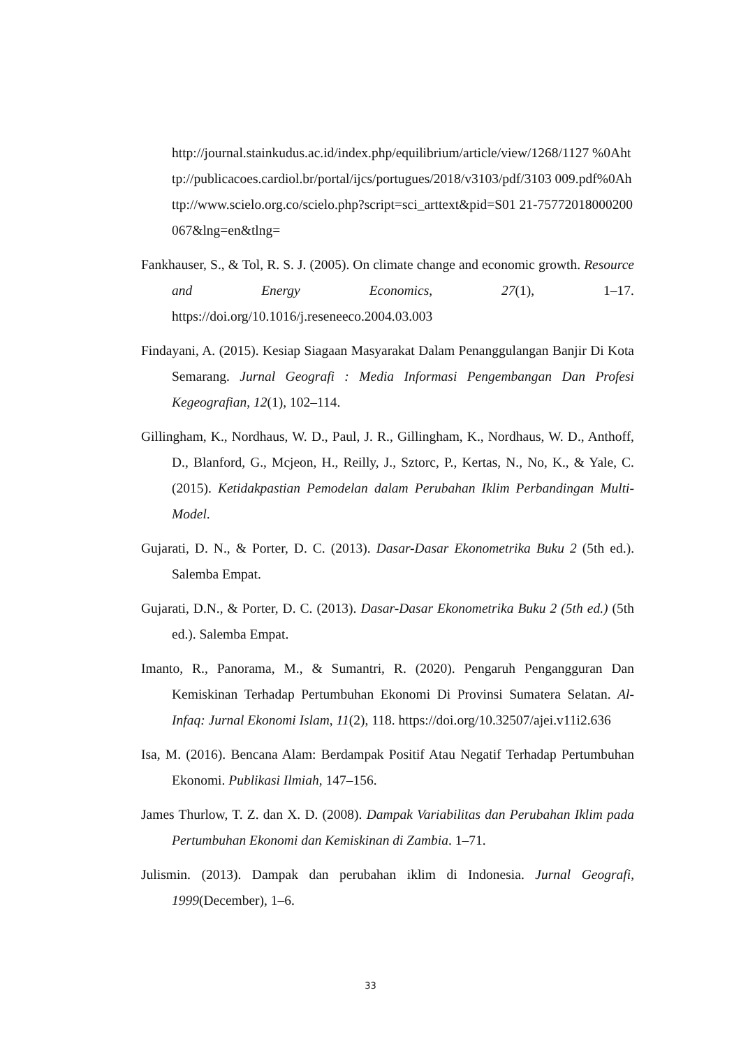http://journal.stainkudus.ac.id/index.php/equilibrium/article/view/1268/1127 %0Ahttp://publicacoes.cardiol.br/portal/ijcs/portugues/2018/v3103/pdf/3103 009.pdf%0Ahttp://www.scielo.org.co/scielo.php?script=sci_arttext&pid=S01 21-75772018000200067&lng=en&tlng=
Fankhauser, S., & Tol, R. S. J. (2005). On climate change and economic growth. Resource and Energy Economics, 27(1), 1–17. https://doi.org/10.1016/j.reseneeco.2004.03.003
Findayani, A. (2015). Kesiap Siagaan Masyarakat Dalam Penanggulangan Banjir Di Kota Semarang. Jurnal Geografi : Media Informasi Pengembangan Dan Profesi Kegeografian, 12(1), 102–114.
Gillingham, K., Nordhaus, W. D., Paul, J. R., Gillingham, K., Nordhaus, W. D., Anthoff, D., Blanford, G., Mcjeon, H., Reilly, J., Sztorc, P., Kertas, N., No, K., & Yale, C. (2015). Ketidakpastian Pemodelan dalam Perubahan Iklim Perbandingan Multi-Model.
Gujarati, D. N., & Porter, D. C. (2013). Dasar-Dasar Ekonometrika Buku 2 (5th ed.). Salemba Empat.
Gujarati, D.N., & Porter, D. C. (2013). Dasar-Dasar Ekonometrika Buku 2 (5th ed.) (5th ed.). Salemba Empat.
Imanto, R., Panorama, M., & Sumantri, R. (2020). Pengaruh Pengangguran Dan Kemiskinan Terhadap Pertumbuhan Ekonomi Di Provinsi Sumatera Selatan. Al-Infaq: Jurnal Ekonomi Islam, 11(2), 118. https://doi.org/10.32507/ajei.v11i2.636
Isa, M. (2016). Bencana Alam: Berdampak Positif Atau Negatif Terhadap Pertumbuhan Ekonomi. Publikasi Ilmiah, 147–156.
James Thurlow, T. Z. dan X. D. (2008). Dampak Variabilitas dan Perubahan Iklim pada Pertumbuhan Ekonomi dan Kemiskinan di Zambia. 1–71.
Julismin. (2013). Dampak dan perubahan iklim di Indonesia. Jurnal Geografi, 1999(December), 1–6.
33